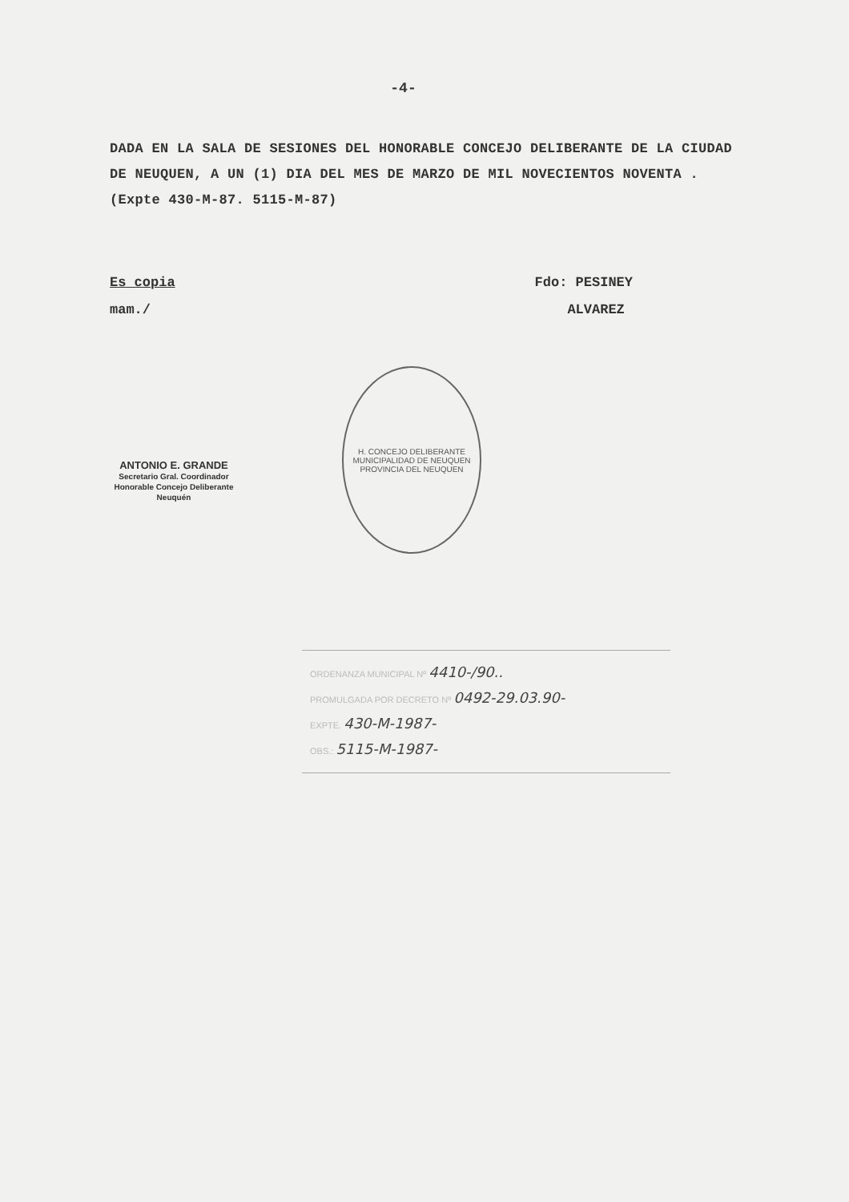-4-
DADA EN LA SALA DE SESIONES DEL HONORABLE CONCEJO DELIBERANTE DE LA CIUDAD DE NEUQUEN, A UN (1) DIA DEL MES DE MARZO DE MIL NOVECIENTOS NOVENTA . (Expte 430-M-87. 5115-M-87)
Es copia
mam./
Fdo: PESINEY
ALVAREZ
ANTONIO E. GRANDE
Secretario Gral. Coordinador
Honorable Concejo Deliberante
Neuquén
H. CONCEJO DELIBERANTE
MUNICIPALIDAD DE NEUQUEN
PROVINCIA DEL NEUQUEN
ORDENANZA MUNICIPAL Nº 4410-/90..
PROMULGADA POR DECRETO Nº 0492-29.03.90-
EXPTE. 430-M-1987-
OBS.: 5115-M-1987-